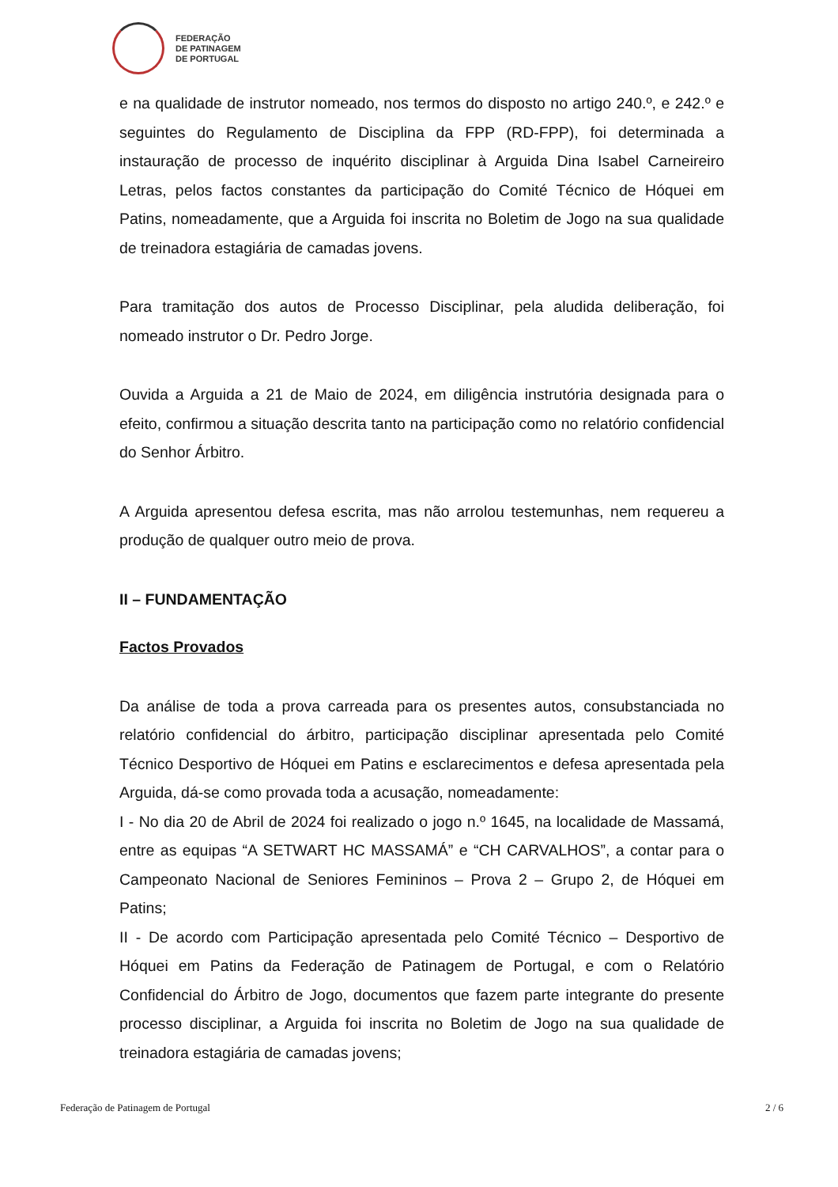FEDERAÇÃO
DE PATINAGEM
DE PORTUGAL
e na qualidade de instrutor nomeado, nos termos do disposto no artigo 240.º, e 242.º e seguintes do Regulamento de Disciplina da FPP (RD-FPP), foi determinada a instauração de processo de inquérito disciplinar à Arguida Dina Isabel Carneireiro Letras, pelos factos constantes da participação do Comité Técnico de Hóquei em Patins, nomeadamente, que a Arguida foi inscrita no Boletim de Jogo na sua qualidade de treinadora estagiária de camadas jovens.
Para tramitação dos autos de Processo Disciplinar, pela aludida deliberação, foi nomeado instrutor o Dr. Pedro Jorge.
Ouvida a Arguida a 21 de Maio de 2024, em diligência instrutória designada para o efeito, confirmou a situação descrita tanto na participação como no relatório confidencial do Senhor Árbitro.
A Arguida apresentou defesa escrita, mas não arrolou testemunhas, nem requereu a produção de qualquer outro meio de prova.
II – FUNDAMENTAÇÃO
Factos Provados
Da análise de toda a prova carreada para os presentes autos, consubstanciada no relatório confidencial do árbitro, participação disciplinar apresentada pelo Comité Técnico Desportivo de Hóquei em Patins e esclarecimentos e defesa apresentada pela Arguida, dá-se como provada toda a acusação, nomeadamente:
I - No dia 20 de Abril de 2024 foi realizado o jogo n.º 1645, na localidade de Massamá, entre as equipas “A SETWART HC MASSAMÁ” e “CH CARVALHOS”, a contar para o Campeonato Nacional de Seniores Femininos – Prova 2 – Grupo 2, de Hóquei em Patins;
II - De acordo com Participação apresentada pelo Comité Técnico – Desportivo de Hóquei em Patins da Federação de Patinagem de Portugal, e com o Relatório Confidencial do Árbitro de Jogo, documentos que fazem parte integrante do presente processo disciplinar, a Arguida foi inscrita no Boletim de Jogo na sua qualidade de treinadora estagiária de camadas jovens;
Federação de Patinagem de Portugal 2 / 6